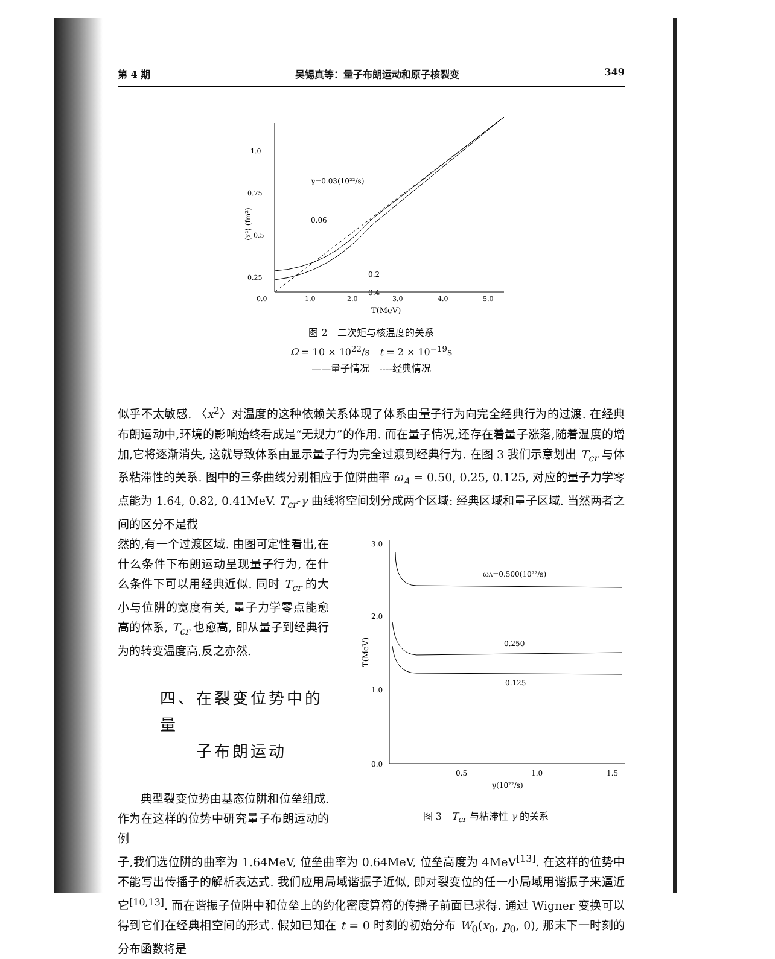第 4 期 吴锡真等：量子布朗运动和原子核裂变 349
1.0
0.75
0.5
0.25
0.0
1.0
2.0
3.0
4.0
5.0
T(MeV)
⟨x²⟩ (fm²)
γ=0.03(10²²/s)
0.06
0.2
0.4
图 2　二次矩与核温度的关系
Ω = 10 × 10<sup>22</sup>/s　t = 2 × 10<sup>−19</sup>s
——量子情况　----经典情况
似乎不太敏感. 〈x<sup>2</sup>〉对温度的这种依赖关系体现了体系由量子行为向完全经典行为的过渡. 在经典布朗运动中,环境的影响始终看成是“无规力”的作用. 而在量子情况,还存在着量子涨落,随着温度的增加,它将逐渐消失, 这就导致体系由显示量子行为完全过渡到经典行为. 在图 3 我们示意划出 T<sub>cr</sub> 与体系粘滞性的关系. 图中的三条曲线分别相应于位阱曲率 ω<sub>A</sub> = 0.50, 0.25, 0.125, 对应的量子力学零点能为 1.64, 0.82, 0.41MeV. T<sub>cr</sub>-γ 曲线将空间划分成两个区域: 经典区域和量子区域. 当然两者之间的区分不是截
然的,有一个过渡区域. 由图可定性看出,在什么条件下布朗运动呈现量子行为, 在什么条件下可以用经典近似. 同时 T<sub>cr</sub> 的大小与位阱的宽度有关, 量子力学零点能愈高的体系, T<sub>cr</sub> 也愈高, 即从量子到经典行为的转变温度高,反之亦然.
四、在裂变位势中的量
　　子布朗运动
　　典型裂变位势由基态位阱和位垒组成. 作为在这样的位势中研究量子布朗运动的例
3.0
2.0
1.0
0.0
0.5
1.0
1.5
γ(10²²/s)
T(MeV)
ωA=0.500(10²²/s)
0.250
0.125
图 3　T<sub>cr</sub> 与粘滞性 γ 的关系
子,我们选位阱的曲率为 1.64MeV, 位垒曲率为 0.64MeV, 位垒高度为 4MeV<sup>[13]</sup>. 在这样的位势中不能写出传播子的解析表达式. 我们应用局域谐振子近似, 即对裂变位的任一小局域用谐振子来逼近它<sup>[10,13]</sup>. 而在谐振子位阱中和位垒上的约化密度算符的传播子前面已求得. 通过 Wigner 变换可以得到它们在经典相空间的形式. 假如已知在 t = 0 时刻的初始分布 W<sub>0</sub>(x<sub>0</sub>, p<sub>0</sub>, 0), 那末下一时刻的分布函数将是